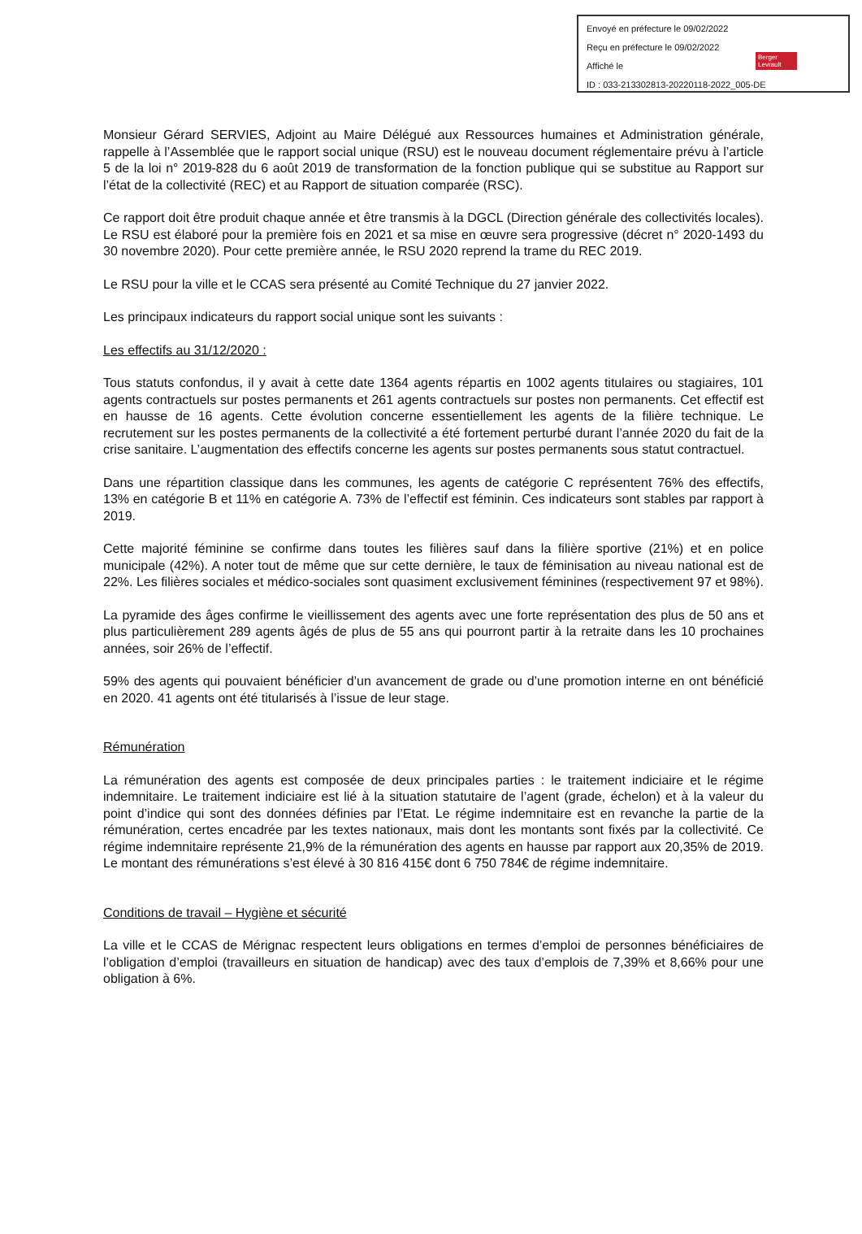Envoyé en préfecture le 09/02/2022
Reçu en préfecture le 09/02/2022
Affiché le
ID : 033-213302813-20220118-2022_005-DE
Berger
Levrault
Monsieur Gérard SERVIES, Adjoint au Maire Délégué aux Ressources humaines et Administration générale, rappelle à l’Assemblée que le rapport social unique (RSU) est le nouveau document réglementaire prévu à l’article 5 de la loi n° 2019-828 du 6 août 2019 de transformation de la fonction publique qui se substitue au Rapport sur l’état de la collectivité (REC) et au Rapport de situation comparée (RSC).
Ce rapport doit être produit chaque année et être transmis à la DGCL (Direction générale des collectivités locales). Le RSU est élaboré pour la première fois en 2021 et sa mise en œuvre sera progressive (décret n° 2020-1493 du 30 novembre 2020). Pour cette première année, le RSU 2020 reprend la trame du REC 2019.
Le RSU pour la ville et le CCAS sera présenté au Comité Technique du 27 janvier 2022.
Les principaux indicateurs du rapport social unique sont les suivants :
Les effectifs au 31/12/2020 :
Tous statuts confondus, il y avait à cette date 1364 agents répartis en 1002 agents titulaires ou stagiaires, 101 agents contractuels sur postes permanents et 261 agents contractuels sur postes non permanents. Cet effectif est en hausse de 16 agents. Cette évolution concerne essentiellement les agents de la filière technique. Le recrutement sur les postes permanents de la collectivité a été fortement perturbé durant l’année 2020 du fait de la crise sanitaire. L’augmentation des effectifs concerne les agents sur postes permanents sous statut contractuel.
Dans une répartition classique dans les communes, les agents de catégorie C représentent 76% des effectifs, 13% en catégorie B et 11% en catégorie A. 73% de l’effectif est féminin. Ces indicateurs sont stables par rapport à 2019.
Cette majorité féminine se confirme dans toutes les filières sauf dans la filière sportive (21%) et en police municipale (42%). A noter tout de même que sur cette dernière, le taux de féminisation au niveau national est de 22%. Les filières sociales et médico-sociales sont quasiment exclusivement féminines (respectivement 97 et 98%).
La pyramide des âges confirme le vieillissement des agents avec une forte représentation des plus de 50 ans et plus particulièrement 289 agents âgés de plus de 55 ans qui pourront partir à la retraite dans les 10 prochaines années, soir 26% de l’effectif.
59% des agents qui pouvaient bénéficier d’un avancement de grade ou d’une promotion interne en ont bénéficié en 2020. 41 agents ont été titularisés à l’issue de leur stage.
Rémunération
La rémunération des agents est composée de deux principales parties : le traitement indiciaire et le régime indemnitaire. Le traitement indiciaire est lié à la situation statutaire de l’agent (grade, échelon) et à la valeur du point d’indice qui sont des données définies par l’Etat. Le régime indemnitaire est en revanche la partie de la rémunération, certes encadrée par les textes nationaux, mais dont les montants sont fixés par la collectivité. Ce régime indemnitaire représente 21,9% de la rémunération des agents en hausse par rapport aux 20,35% de 2019. Le montant des rémunérations s’est élevé à 30 816 415€ dont 6 750 784€ de régime indemnitaire.
Conditions de travail – Hygiène et sécurité
La ville et le CCAS de Mérignac respectent leurs obligations en termes d’emploi de personnes bénéficiaires de l’obligation d’emploi (travailleurs en situation de handicap) avec des taux d’emplois de 7,39% et 8,66% pour une obligation à 6%.